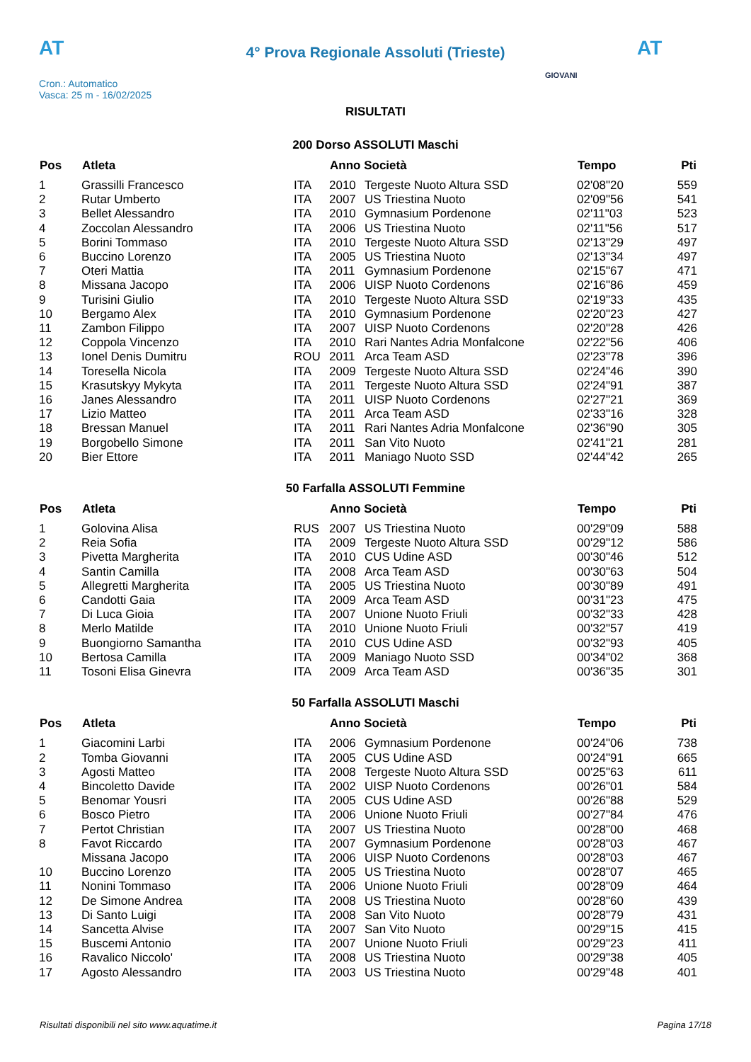AT AT
4° Prova Regionale Assoluti (Trieste)
Cron.: Automatico
Vasca: 25 m - 16/02/2025
GIOVANI
RISULTATI
200 Dorso ASSOLUTI Maschi
| Pos | Atleta | | Anno Società | | Tempo | Pti |
| --- | --- | --- | --- | --- | --- | --- |
| 1 | Grassilli Francesco | ITA | 2010 | Tergeste Nuoto Altura SSD | 02'08"20 | 559 |
| 2 | Rutar Umberto | ITA | 2007 | US Triestina Nuoto | 02'09"56 | 541 |
| 3 | Bellet Alessandro | ITA | 2010 | Gymnasium Pordenone | 02'11"03 | 523 |
| 4 | Zoccolan Alessandro | ITA | 2006 | US Triestina Nuoto | 02'11"56 | 517 |
| 5 | Borini Tommaso | ITA | 2010 | Tergeste Nuoto Altura SSD | 02'13"29 | 497 |
| 6 | Buccino Lorenzo | ITA | 2005 | US Triestina Nuoto | 02'13"34 | 497 |
| 7 | Oteri Mattia | ITA | 2011 | Gymnasium Pordenone | 02'15"67 | 471 |
| 8 | Missana Jacopo | ITA | 2006 | UISP Nuoto Cordenons | 02'16"86 | 459 |
| 9 | Turisini Giulio | ITA | 2010 | Tergeste Nuoto Altura SSD | 02'19"33 | 435 |
| 10 | Bergamo Alex | ITA | 2010 | Gymnasium Pordenone | 02'20"23 | 427 |
| 11 | Zambon Filippo | ITA | 2007 | UISP Nuoto Cordenons | 02'20"28 | 426 |
| 12 | Coppola Vincenzo | ITA | 2010 | Rari Nantes Adria Monfalcone | 02'22"56 | 406 |
| 13 | Ionel Denis Dumitru | ROU | 2011 | Arca Team ASD | 02'23"78 | 396 |
| 14 | Toresella Nicola | ITA | 2009 | Tergeste Nuoto Altura SSD | 02'24"46 | 390 |
| 15 | Krasutskyy Mykyta | ITA | 2011 | Tergeste Nuoto Altura SSD | 02'24"91 | 387 |
| 16 | Janes Alessandro | ITA | 2011 | UISP Nuoto Cordenons | 02'27"21 | 369 |
| 17 | Lizio Matteo | ITA | 2011 | Arca Team ASD | 02'33"16 | 328 |
| 18 | Bressan Manuel | ITA | 2011 | Rari Nantes Adria Monfalcone | 02'36"90 | 305 |
| 19 | Borgobello Simone | ITA | 2011 | San Vito Nuoto | 02'41"21 | 281 |
| 20 | Bier Ettore | ITA | 2011 | Maniago Nuoto SSD | 02'44"42 | 265 |
50 Farfalla ASSOLUTI Femmine
| Pos | Atleta | | Anno Società | | Tempo | Pti |
| --- | --- | --- | --- | --- | --- | --- |
| 1 | Golovina Alisa | RUS | 2007 | US Triestina Nuoto | 00'29"09 | 588 |
| 2 | Reia Sofia | ITA | 2009 | Tergeste Nuoto Altura SSD | 00'29"12 | 586 |
| 3 | Pivetta Margherita | ITA | 2010 | CUS Udine ASD | 00'30"46 | 512 |
| 4 | Santin Camilla | ITA | 2008 | Arca Team ASD | 00'30"63 | 504 |
| 5 | Allegretti Margherita | ITA | 2005 | US Triestina Nuoto | 00'30"89 | 491 |
| 6 | Candotti Gaia | ITA | 2009 | Arca Team ASD | 00'31"23 | 475 |
| 7 | Di Luca Gioia | ITA | 2007 | Unione Nuoto Friuli | 00'32"33 | 428 |
| 8 | Merlo Matilde | ITA | 2010 | Unione Nuoto Friuli | 00'32"57 | 419 |
| 9 | Buongiorno Samantha | ITA | 2010 | CUS Udine ASD | 00'32"93 | 405 |
| 10 | Bertosa Camilla | ITA | 2009 | Maniago Nuoto SSD | 00'34"02 | 368 |
| 11 | Tosoni Elisa Ginevra | ITA | 2009 | Arca Team ASD | 00'36"35 | 301 |
50 Farfalla ASSOLUTI Maschi
| Pos | Atleta | | Anno Società | | Tempo | Pti |
| --- | --- | --- | --- | --- | --- | --- |
| 1 | Giacomini Larbi | ITA | 2006 | Gymnasium Pordenone | 00'24"06 | 738 |
| 2 | Tomba Giovanni | ITA | 2005 | CUS Udine ASD | 00'24"91 | 665 |
| 3 | Agosti Matteo | ITA | 2008 | Tergeste Nuoto Altura SSD | 00'25"63 | 611 |
| 4 | Bincoletto Davide | ITA | 2002 | UISP Nuoto Cordenons | 00'26"01 | 584 |
| 5 | Benomar Yousri | ITA | 2005 | CUS Udine ASD | 00'26"88 | 529 |
| 6 | Bosco Pietro | ITA | 2006 | Unione Nuoto Friuli | 00'27"84 | 476 |
| 7 | Pertot Christian | ITA | 2007 | US Triestina Nuoto | 00'28"00 | 468 |
| 8 | Favot Riccardo | ITA | 2007 | Gymnasium Pordenone | 00'28"03 | 467 |
| | Missana Jacopo | ITA | 2006 | UISP Nuoto Cordenons | 00'28"03 | 467 |
| 10 | Buccino Lorenzo | ITA | 2005 | US Triestina Nuoto | 00'28"07 | 465 |
| 11 | Nonini Tommaso | ITA | 2006 | Unione Nuoto Friuli | 00'28"09 | 464 |
| 12 | De Simone Andrea | ITA | 2008 | US Triestina Nuoto | 00'28"60 | 439 |
| 13 | Di Santo Luigi | ITA | 2008 | San Vito Nuoto | 00'28"79 | 431 |
| 14 | Sancetta Alvise | ITA | 2007 | San Vito Nuoto | 00'29"15 | 415 |
| 15 | Buscemi Antonio | ITA | 2007 | Unione Nuoto Friuli | 00'29"23 | 411 |
| 16 | Ravalico Niccolo' | ITA | 2008 | US Triestina Nuoto | 00'29"38 | 405 |
| 17 | Agosto Alessandro | ITA | 2003 | US Triestina Nuoto | 00'29"48 | 401 |
Risultati disponibili nel sito www.aquatime.it Pagina 17/18